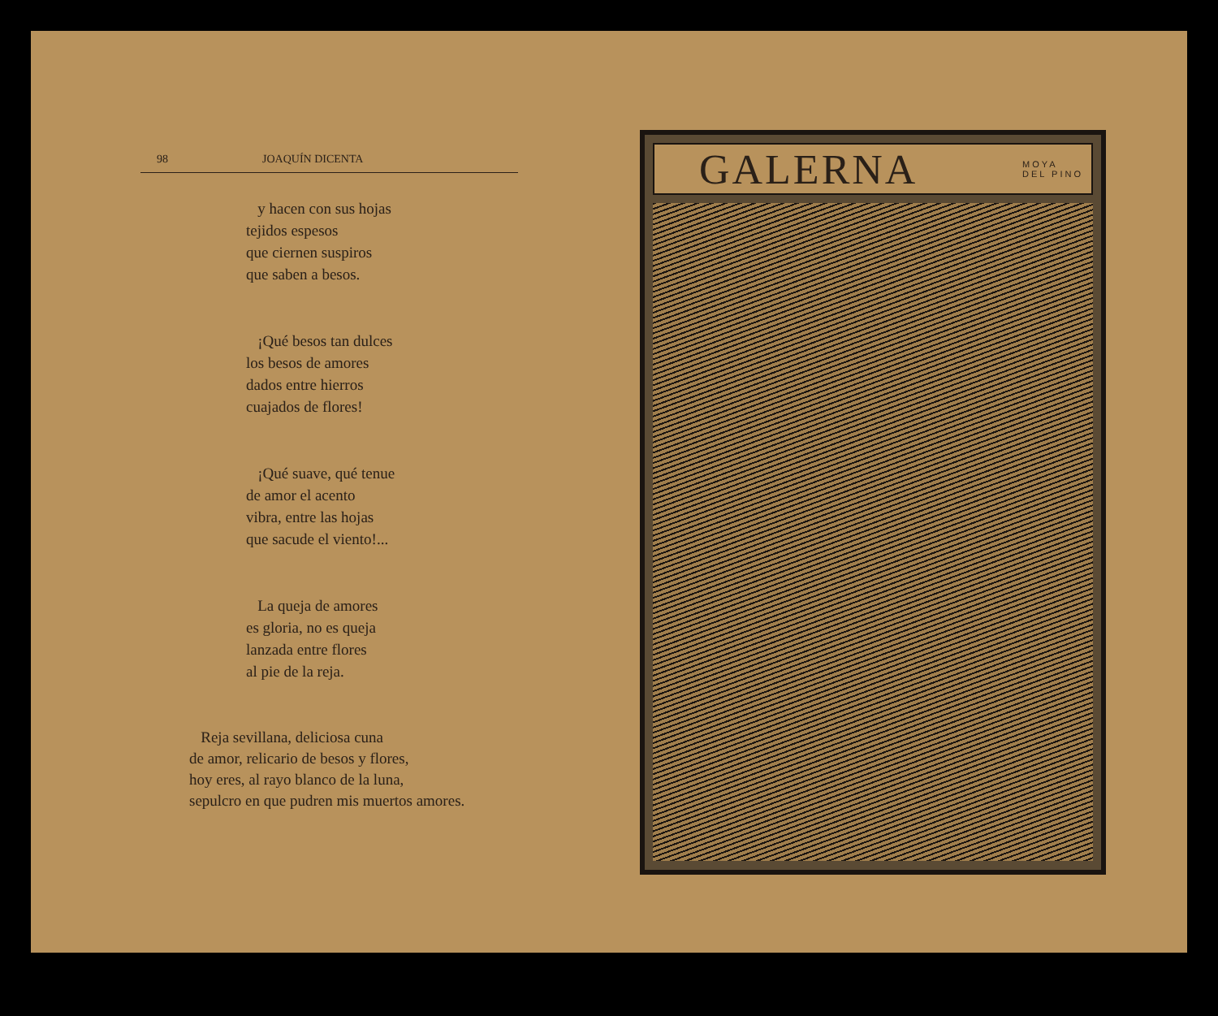98 JOAQUÍN DICENTA
y hacen con sus hojas
tejidos espesos
que ciernen suspiros
que saben a besos.
¡Qué besos tan dulces
los besos de amores
dados entre hierros
cuajados de flores!
¡Qué suave, qué tenue
de amor el acento
vibra, entre las hojas
que sacude el viento!...
La queja de amores
es gloria, no es queja
lanzada entre flores
al pie de la reja.
Reja sevillana, deliciosa cuna
de amor, relicario de besos y flores,
hoy eres, al rayo blanco de la luna,
sepulcro en que pudren mis muertos amores.
GALERNA MOYA
DEL PINO